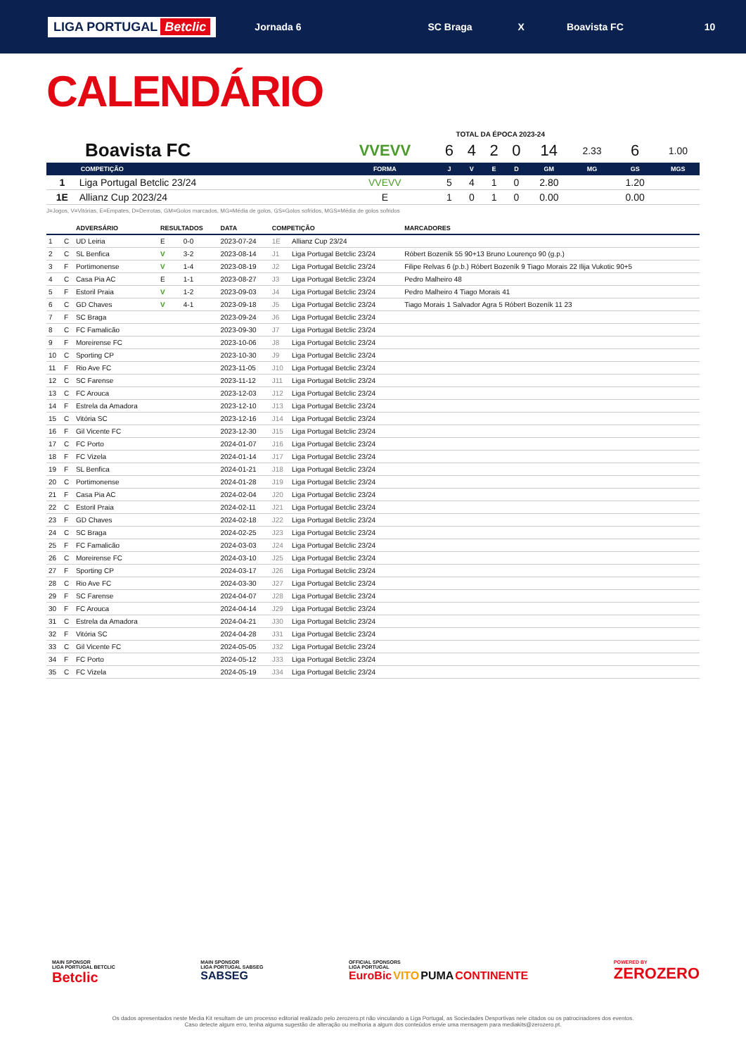LIGA PORTUGAL Betclic
Jornada 6 SC Braga X Boavista FC 10
CALENDÁRIO
TOTAL DA ÉPOCA 2023-24
| Boavista FC | | VVEVV | 6 | 4 | 2 | 0 | 14 | 2.33 | 6 | 1.00 |
| | COMPETIÇÃO | FORMA | J | V | E | D | GM | MG | GS | MGS |
| 1 | Liga Portugal Betclic 23/24 | VVEVV | 5 | 4 | 1 | 0 | 2.80 | | 1.20 | |
| 1E | Allianz Cup 2023/24 | E | 1 | 0 | 1 | 0 | 0.00 | | 0.00 | |
J=Jogos, V=Vitórias, E=Empates, D=Derrotas, GM=Golos marcados, MG=Média de golos, GS=Golos sofridos, MGS=Média de golos sofridos
| | | ADVERSÁRIO | RESULTADOS | | DATA | COMPETIÇÃO | | MARCADORES |
| --- | --- | --- | --- | --- | --- | --- | --- | --- |
| 1 | C | UD Leiria | E | 0-0 | 2023-07-24 | 1E | Allianz Cup 23/24 | |
| 2 | C | SL Benfica | V | 3-2 | 2023-08-14 | J1 | Liga Portugal Betclic 23/24 | Róbert Bozeník 55 90+13 Bruno Lourenço 90 (g.p.) |
| 3 | F | Portimonense | V | 1-4 | 2023-08-19 | J2 | Liga Portugal Betclic 23/24 | Filipe Relvas 6 (p.b.) Róbert Bozeník 9 Tiago Morais 22 Ilija Vukotic 90+5 |
| 4 | C | Casa Pia AC | E | 1-1 | 2023-08-27 | J3 | Liga Portugal Betclic 23/24 | Pedro Malheiro 48 |
| 5 | F | Estoril Praia | V | 1-2 | 2023-09-03 | J4 | Liga Portugal Betclic 23/24 | Pedro Malheiro 4 Tiago Morais 41 |
| 6 | C | GD Chaves | V | 4-1 | 2023-09-18 | J5 | Liga Portugal Betclic 23/24 | Tiago Morais 1 Salvador Agra 5 Róbert Bozeník 11 23 |
| 7 | F | SC Braga | | | 2023-09-24 | J6 | Liga Portugal Betclic 23/24 | |
| 8 | C | FC Famalicão | | | 2023-09-30 | J7 | Liga Portugal Betclic 23/24 | |
| 9 | F | Moreirense FC | | | 2023-10-06 | J8 | Liga Portugal Betclic 23/24 | |
| 10 | C | Sporting CP | | | 2023-10-30 | J9 | Liga Portugal Betclic 23/24 | |
| 11 | F | Rio Ave FC | | | 2023-11-05 | J10 | Liga Portugal Betclic 23/24 | |
| 12 | C | SC Farense | | | 2023-11-12 | J11 | Liga Portugal Betclic 23/24 | |
| 13 | C | FC Arouca | | | 2023-12-03 | J12 | Liga Portugal Betclic 23/24 | |
| 14 | F | Estrela da Amadora | | | 2023-12-10 | J13 | Liga Portugal Betclic 23/24 | |
| 15 | C | Vitória SC | | | 2023-12-16 | J14 | Liga Portugal Betclic 23/24 | |
| 16 | F | Gil Vicente FC | | | 2023-12-30 | J15 | Liga Portugal Betclic 23/24 | |
| 17 | C | FC Porto | | | 2024-01-07 | J16 | Liga Portugal Betclic 23/24 | |
| 18 | F | FC Vizela | | | 2024-01-14 | J17 | Liga Portugal Betclic 23/24 | |
| 19 | F | SL Benfica | | | 2024-01-21 | J18 | Liga Portugal Betclic 23/24 | |
| 20 | C | Portimonense | | | 2024-01-28 | J19 | Liga Portugal Betclic 23/24 | |
| 21 | F | Casa Pia AC | | | 2024-02-04 | J20 | Liga Portugal Betclic 23/24 | |
| 22 | C | Estoril Praia | | | 2024-02-11 | J21 | Liga Portugal Betclic 23/24 | |
| 23 | F | GD Chaves | | | 2024-02-18 | J22 | Liga Portugal Betclic 23/24 | |
| 24 | C | SC Braga | | | 2024-02-25 | J23 | Liga Portugal Betclic 23/24 | |
| 25 | F | FC Famalicão | | | 2024-03-03 | J24 | Liga Portugal Betclic 23/24 | |
| 26 | C | Moreirense FC | | | 2024-03-10 | J25 | Liga Portugal Betclic 23/24 | |
| 27 | F | Sporting CP | | | 2024-03-17 | J26 | Liga Portugal Betclic 23/24 | |
| 28 | C | Rio Ave FC | | | 2024-03-30 | J27 | Liga Portugal Betclic 23/24 | |
| 29 | F | SC Farense | | | 2024-04-07 | J28 | Liga Portugal Betclic 23/24 | |
| 30 | F | FC Arouca | | | 2024-04-14 | J29 | Liga Portugal Betclic 23/24 | |
| 31 | C | Estrela da Amadora | | | 2024-04-21 | J30 | Liga Portugal Betclic 23/24 | |
| 32 | F | Vitória SC | | | 2024-04-28 | J31 | Liga Portugal Betclic 23/24 | |
| 33 | C | Gil Vicente FC | | | 2024-05-05 | J32 | Liga Portugal Betclic 23/24 | |
| 34 | F | FC Porto | | | 2024-05-12 | J33 | Liga Portugal Betclic 23/24 | |
| 35 | C | FC Vizela | | | 2024-05-19 | J34 | Liga Portugal Betclic 23/24 | |
MAIN SPONSOR
LIGA PORTUGAL BETCLIC
Betclic
MAIN SPONSOR
LIGA PORTUGAL SABSEG
SABSEG
OFFICIAL SPONSORS
LIGA PORTUGAL
EuroBic VITO PUMA CONTINENTE
POWERED BY
ZEROZERO
Os dados apresentados neste Media Kit resultam de um processo editorial realizado pelo zerozero.pt não vinculando a Liga Portugal, as Sociedades Desportivas nele citados ou os patrocinadores dos eventos.
Caso detecte algum erro, tenha alguma sugestão de alteração ou melhoria a algum dos conteúdos envie uma mensagem para mediakits@zerozero.pt.